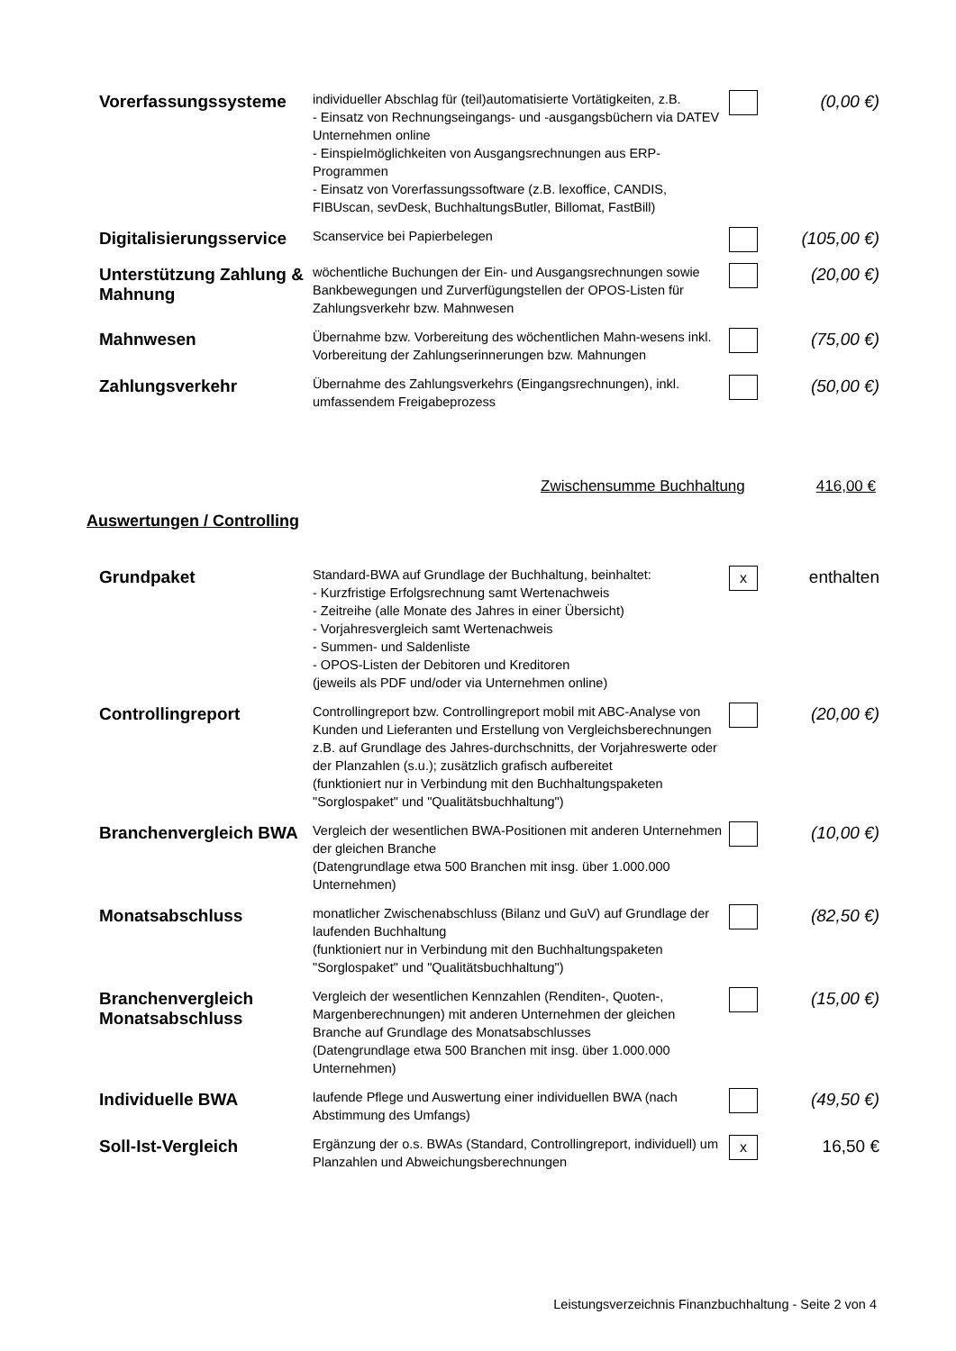| Vorerfassungssysteme | individueller Abschlag für (teil)automatisierte Vortätigkeiten, z.B. - Einsatz von Rechnungseingangs- und -ausgangsbüchern via DATEV Unternehmen online - Einspielmöglichkeiten von Ausgangsrechnungen aus ERP-Programmen - Einsatz von Vorerfassungssoftware (z.B. lexoffice, CANDIS, FIBUscan, sevDesk, BuchhaltungsButler, Billomat, FastBill) | | (0,00 €) |
| Digitalisierungsservice | Scanservice bei Papierbelegen | | (105,00 €) |
| Unterstützung Zahlung & Mahnung | wöchentliche Buchungen der Ein- und Ausgangsrechnungen sowie Bankbewegungen und Zurverfügungstellen der OPOS-Listen für Zahlungsverkehr bzw. Mahnwesen | | (20,00 €) |
| Mahnwesen | Übernahme bzw. Vorbereitung des wöchentlichen Mahn-wesens inkl. Vorbereitung der Zahlungserinnerungen bzw. Mahnungen | | (75,00 €) |
| Zahlungsverkehr | Übernahme des Zahlungsverkehrs (Eingangsrechnungen), inkl. umfassendem Freigabeprozess | | (50,00 €) |
Zwischensumme Buchhaltung 416,00 €
Auswertungen / Controlling
| Grundpaket | Standard-BWA auf Grundlage der Buchhaltung, beinhaltet: - Kurzfristige Erfolgsrechnung samt Wertenachweis - Zeitreihe (alle Monate des Jahres in einer Übersicht) - Vorjahresvergleich samt Wertenachweis - Summen- und Saldenliste - OPOS-Listen der Debitoren und Kreditoren (jeweils als PDF und/oder via Unternehmen online) | x | enthalten |
| Controllingreport | Controllingreport bzw. Controllingreport mobil mit ABC-Analyse von Kunden und Lieferanten und Erstellung von Vergleichsberechnungen z.B. auf Grundlage des Jahres-durchschnitts, der Vorjahreswerte oder der Planzahlen (s.u.); zusätzlich grafisch aufbereitet (funktioniert nur in Verbindung mit den Buchhaltungspaketen "Sorglospaket" und "Qualitätsbuchhaltung") | | (20,00 €) |
| Branchenvergleich BWA | Vergleich der wesentlichen BWA-Positionen mit anderen Unternehmen der gleichen Branche (Datengrundlage etwa 500 Branchen mit insg. über 1.000.000 Unternehmen) | | (10,00 €) |
| Monatsabschluss | monatlicher Zwischenabschluss (Bilanz und GuV) auf Grundlage der laufenden Buchhaltung (funktioniert nur in Verbindung mit den Buchhaltungspaketen "Sorglospaket" und "Qualitätsbuchhaltung") | | (82,50 €) |
| Branchenvergleich Monatsabschluss | Vergleich der wesentlichen Kennzahlen (Renditen-, Quoten-, Margenberechnungen) mit anderen Unternehmen der gleichen Branche auf Grundlage des Monatsabschlusses (Datengrundlage etwa 500 Branchen mit insg. über 1.000.000 Unternehmen) | | (15,00 €) |
| Individuelle BWA | laufende Pflege und Auswertung einer individuellen BWA (nach Abstimmung des Umfangs) | | (49,50 €) |
| Soll-Ist-Vergleich | Ergänzung der o.s. BWAs (Standard, Controllingreport, individuell) um Planzahlen und Abweichungsberechnungen | x | 16,50 € |
Leistungsverzeichnis Finanzbuchhaltung - Seite 2 von 4